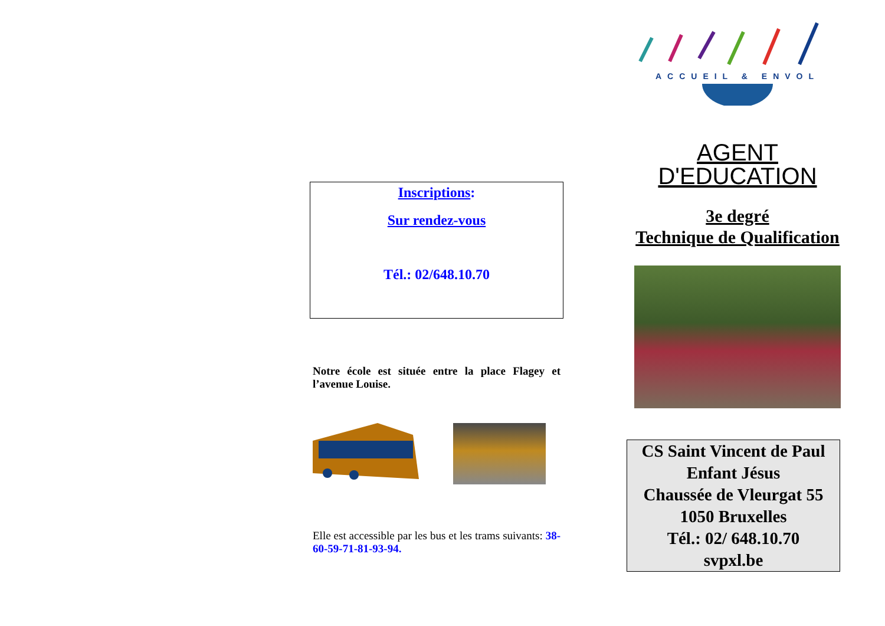Inscriptions:
Sur rendez-vous
Tél.: 02/648.10.70
Notre école est située entre la place Flagey et l’avenue Louise.
Elle est accessible par les bus et les trams suivants: 38-60-59-71-81-93-94.
ACCUEIL & ENVOL
AGENT
D'EDUCATION
3e degré
Technique de Qualification
CS Saint Vincent de Paul
Enfant Jésus
Chaussée de Vleurgat 55
1050 Bruxelles
Tél.: 02/ 648.10.70
svpxl.be